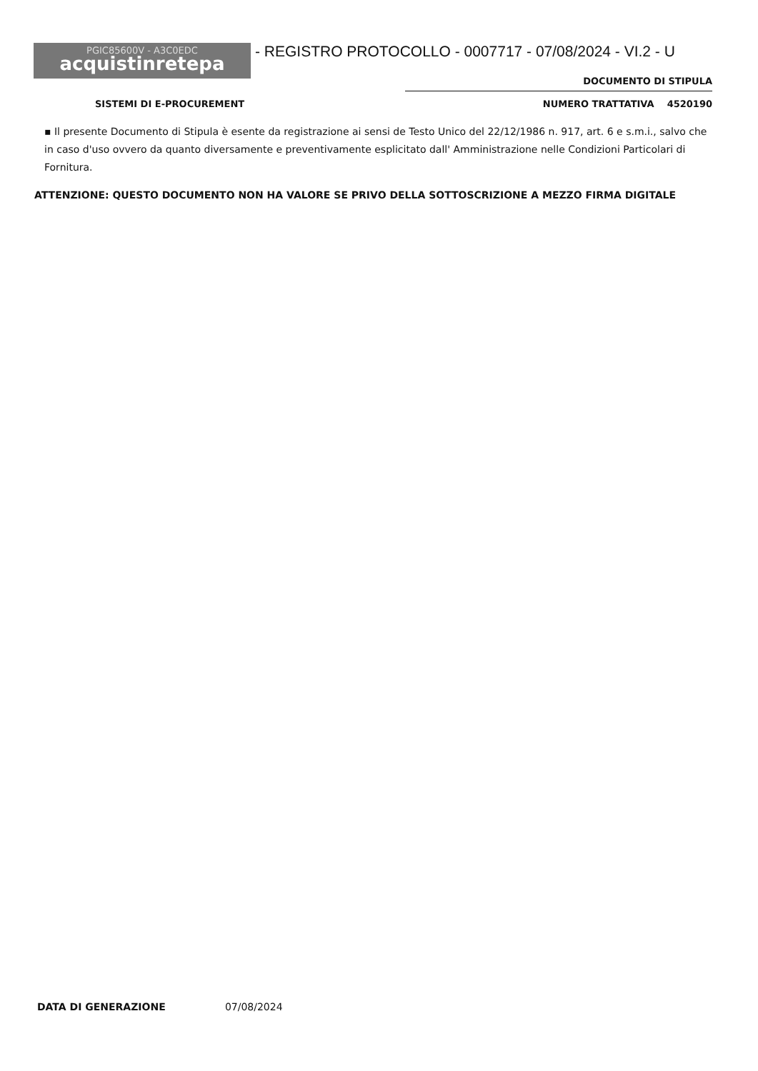PGIC85600V - A3C0EDC
acquistinretepa
- REGISTRO PROTOCOLLO - 0007717 - 07/08/2024 - VI.2 - U
DOCUMENTO DI STIPULA
SISTEMI DI E-PROCUREMENT NUMERO TRATTATIVA 4520190
▪ Il presente Documento di Stipula è esente da registrazione ai sensi de Testo Unico del 22/12/1986 n. 917, art. 6 e s.m.i., salvo che in caso d'uso ovvero da quanto diversamente e preventivamente esplicitato dall' Amministrazione nelle Condizioni Particolari di Fornitura.
ATTENZIONE: QUESTO DOCUMENTO NON HA VALORE SE PRIVO DELLA SOTTOSCRIZIONE A MEZZO FIRMA DIGITALE
DATA DI GENERAZIONE 07/08/2024